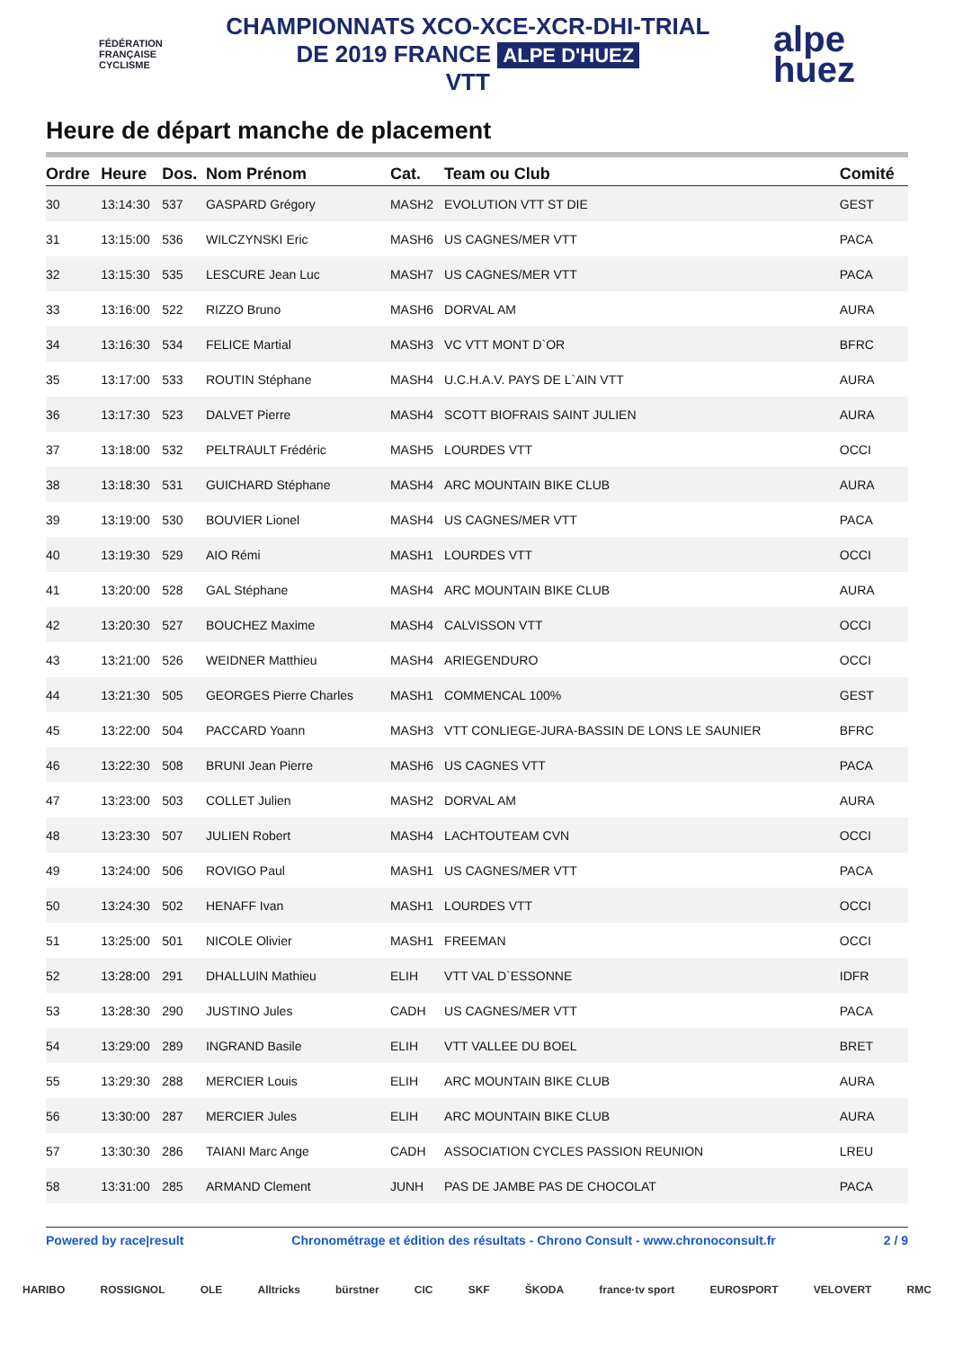FÉDÉRATION
FRANÇAISE
CYCLISME
CHAMPIONNATS XCO-XCE-XCR-DHI-TRIAL
DE 2019 FRANCE ALPE D'HUEZ
VTT
alpe
huez
Heure de départ manche de placement
| Ordre | Heure | Dos. | Nom Prénom | Cat. | Team ou Club | Comité |
| --- | --- | --- | --- | --- | --- | --- |
| 30 | 13:14:30 | 537 | GASPARD Grégory | MASH2 | EVOLUTION VTT ST DIE | GEST |
| 31 | 13:15:00 | 536 | WILCZYNSKI Eric | MASH6 | US CAGNES/MER VTT | PACA |
| 32 | 13:15:30 | 535 | LESCURE Jean Luc | MASH7 | US CAGNES/MER VTT | PACA |
| 33 | 13:16:00 | 522 | RIZZO Bruno | MASH6 | DORVAL AM | AURA |
| 34 | 13:16:30 | 534 | FELICE Martial | MASH3 | VC VTT MONT D`OR | BFRC |
| 35 | 13:17:00 | 533 | ROUTIN Stéphane | MASH4 | U.C.H.A.V. PAYS DE L`AIN VTT | AURA |
| 36 | 13:17:30 | 523 | DALVET Pierre | MASH4 | SCOTT BIOFRAIS SAINT JULIEN | AURA |
| 37 | 13:18:00 | 532 | PELTRAULT Frédéric | MASH5 | LOURDES VTT | OCCI |
| 38 | 13:18:30 | 531 | GUICHARD Stéphane | MASH4 | ARC MOUNTAIN BIKE CLUB | AURA |
| 39 | 13:19:00 | 530 | BOUVIER Lionel | MASH4 | US CAGNES/MER VTT | PACA |
| 40 | 13:19:30 | 529 | AIO Rémi | MASH1 | LOURDES VTT | OCCI |
| 41 | 13:20:00 | 528 | GAL Stéphane | MASH4 | ARC MOUNTAIN BIKE CLUB | AURA |
| 42 | 13:20:30 | 527 | BOUCHEZ Maxime | MASH4 | CALVISSON VTT | OCCI |
| 43 | 13:21:00 | 526 | WEIDNER Matthieu | MASH4 | ARIEGENDURO | OCCI |
| 44 | 13:21:30 | 505 | GEORGES Pierre Charles | MASH1 | COMMENCAL 100% | GEST |
| 45 | 13:22:00 | 504 | PACCARD Yoann | MASH3 | VTT CONLIEGE-JURA-BASSIN DE LONS LE SAUNIER | BFRC |
| 46 | 13:22:30 | 508 | BRUNI Jean Pierre | MASH6 | US CAGNES VTT | PACA |
| 47 | 13:23:00 | 503 | COLLET Julien | MASH2 | DORVAL AM | AURA |
| 48 | 13:23:30 | 507 | JULIEN Robert | MASH4 | LACHTOUTEAM CVN | OCCI |
| 49 | 13:24:00 | 506 | ROVIGO Paul | MASH1 | US CAGNES/MER VTT | PACA |
| 50 | 13:24:30 | 502 | HENAFF Ivan | MASH1 | LOURDES VTT | OCCI |
| 51 | 13:25:00 | 501 | NICOLE Olivier | MASH1 | FREEMAN | OCCI |
| 52 | 13:28:00 | 291 | DHALLUIN Mathieu | ELIH | VTT VAL D`ESSONNE | IDFR |
| 53 | 13:28:30 | 290 | JUSTINO Jules | CADH | US CAGNES/MER VTT | PACA |
| 54 | 13:29:00 | 289 | INGRAND Basile | ELIH | VTT VALLEE DU BOEL | BRET |
| 55 | 13:29:30 | 288 | MERCIER Louis | ELIH | ARC MOUNTAIN BIKE CLUB | AURA |
| 56 | 13:30:00 | 287 | MERCIER Jules | ELIH | ARC MOUNTAIN BIKE CLUB | AURA |
| 57 | 13:30:30 | 286 | TAIANI Marc Ange | CADH | ASSOCIATION CYCLES PASSION REUNION | LREU |
| 58 | 13:31:00 | 285 | ARMAND Clement | JUNH | PAS DE JAMBE PAS DE CHOCOLAT | PACA |
Powered by race|result Chronométrage et édition des résultats - Chrono Consult - www.chronoconsult.fr 2 / 9
HARIBO ROSSIGNOL OLE Alltricks bürstner CIC SKF ŠKODA france·tv sport EUROSPORT VELOVERT RMC